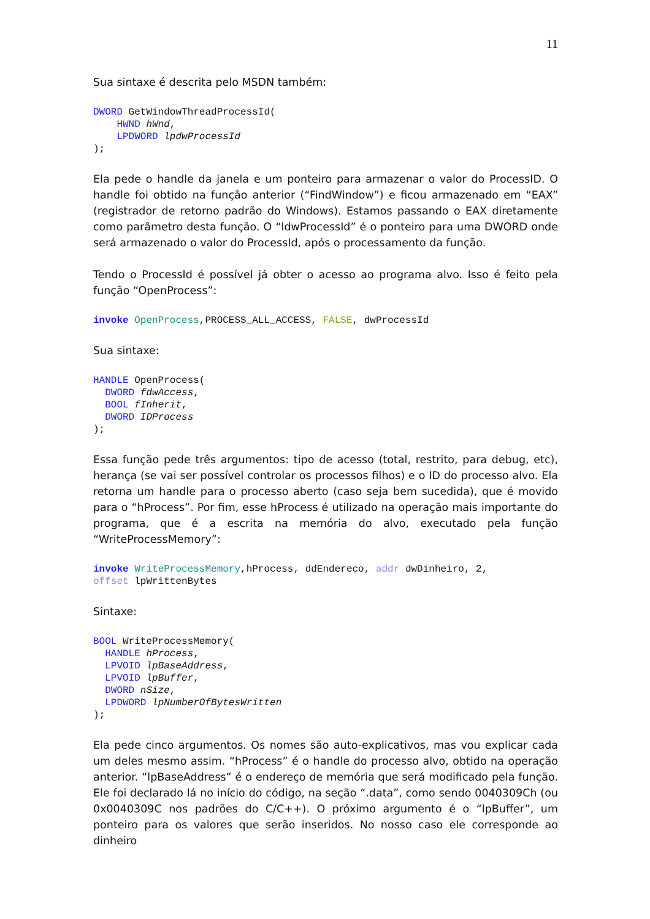11
Sua sintaxe é descrita pelo MSDN também:
DWORD GetWindowThreadProcessId(
    HWND hWnd,
    LPDWORD lpdwProcessId
);
Ela pede o handle da janela e um ponteiro para armazenar o valor do ProcessID. O handle foi obtido na função anterior (“FindWindow”) e ficou armazenado em “EAX” (registrador de retorno padrão do Windows). Estamos passando o EAX diretamente como parâmetro desta função. O “ldwProcessId” é o ponteiro para uma DWORD onde será armazenado o valor do ProcessId, após o processamento da função.
Tendo o ProcessId é possível já obter o acesso ao programa alvo. Isso é feito pela função “OpenProcess”:
invoke OpenProcess,PROCESS_ALL_ACCESS, FALSE, dwProcessId
Sua sintaxe:
HANDLE OpenProcess(
  DWORD fdwAccess,
  BOOL fInherit,
  DWORD IDProcess
);
Essa função pede três argumentos: tipo de acesso (total, restrito, para debug, etc), herança (se vai ser possível controlar os processos filhos) e o ID do processo alvo. Ela retorna um handle para o processo aberto (caso seja bem sucedida), que é movido para o “hProcess”. Por fim, esse hProcess é utilizado na operação mais importante do programa, que é a escrita na memória do alvo, executado pela função “WriteProcessMemory”:
invoke WriteProcessMemory,hProcess, ddEndereco, addr dwDinheiro, 2,
offset lpWrittenBytes
Sintaxe:
BOOL WriteProcessMemory(
  HANDLE hProcess,
  LPVOID lpBaseAddress,
  LPVOID lpBuffer,
  DWORD nSize,
  LPDWORD lpNumberOfBytesWritten
);
Ela pede cinco argumentos. Os nomes são auto-explicativos, mas vou explicar cada um deles mesmo assim. “hProcess” é o handle do processo alvo, obtido na operação anterior. “lpBaseAddress” é o endereço de memória que será modificado pela função. Ele foi declarado lá no início do código, na seção “.data”, como sendo 0040309Ch (ou 0x0040309C nos padrões do C/C++). O próximo argumento é o “lpBuffer”, um ponteiro para os valores que serão inseridos. No nosso caso ele corresponde ao dinheiro